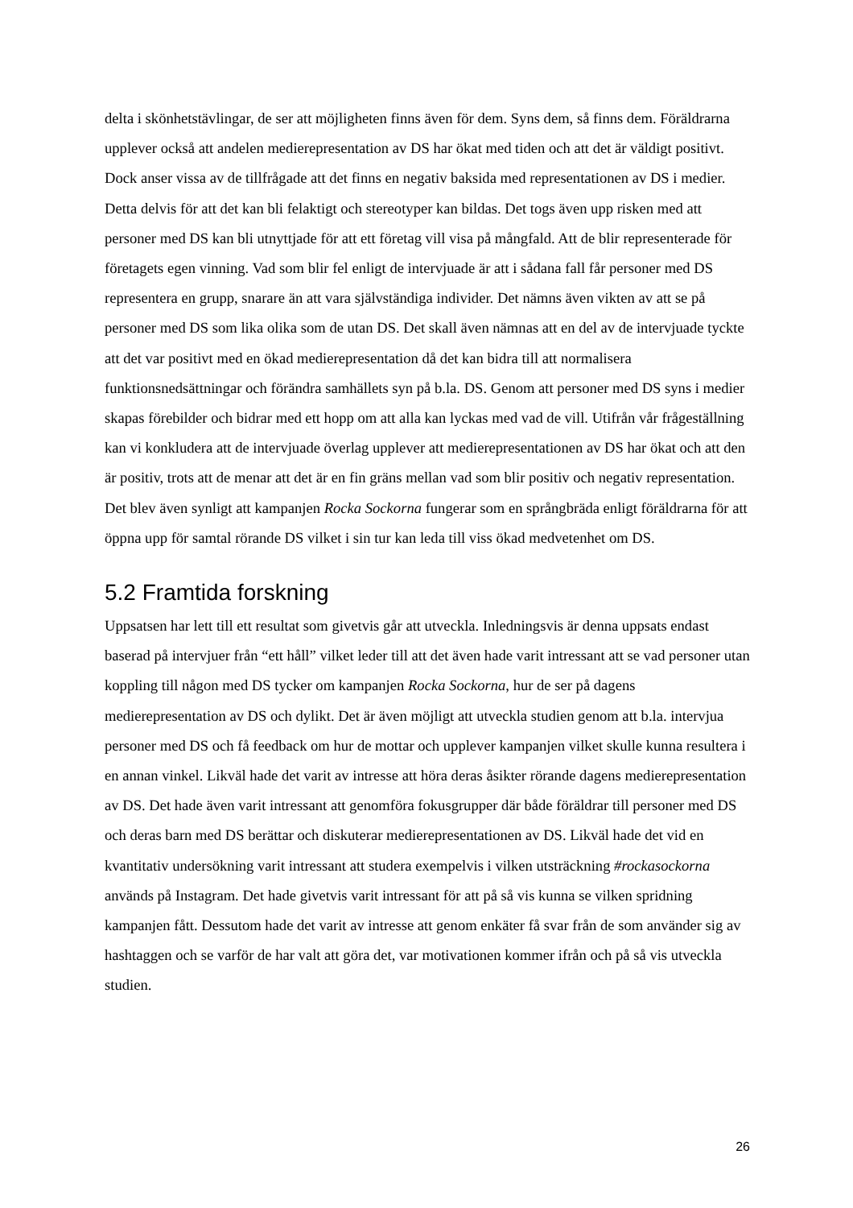delta i skönhetstävlingar, de ser att möjligheten finns även för dem. Syns dem, så finns dem. Föräldrarna upplever också att andelen medierepresentation av DS har ökat med tiden och att det är väldigt positivt. Dock anser vissa av de tillfrågade att det finns en negativ baksida med representationen av DS i medier. Detta delvis för att det kan bli felaktigt och stereotyper kan bildas. Det togs även upp risken med att personer med DS kan bli utnyttjade för att ett företag vill visa på mångfald. Att de blir representerade för företagets egen vinning. Vad som blir fel enligt de intervjuade är att i sådana fall får personer med DS representera en grupp, snarare än att vara självständiga individer. Det nämns även vikten av att se på personer med DS som lika olika som de utan DS. Det skall även nämnas att en del av de intervjuade tyckte att det var positivt med en ökad medierepresentation då det kan bidra till att normalisera funktionsnedsättningar och förändra samhällets syn på b.la. DS. Genom att personer med DS syns i medier skapas förebilder och bidrar med ett hopp om att alla kan lyckas med vad de vill. Utifrån vår frågeställning kan vi konkludera att de intervjuade överlag upplever att medierepresentationen av DS har ökat och att den är positiv, trots att de menar att det är en fin gräns mellan vad som blir positiv och negativ representation. Det blev även synligt att kampanjen Rocka Sockorna fungerar som en språngbräda enligt föräldrarna för att öppna upp för samtal rörande DS vilket i sin tur kan leda till viss ökad medvetenhet om DS.
5.2 Framtida forskning
Uppsatsen har lett till ett resultat som givetvis går att utveckla. Inledningsvis är denna uppsats endast baserad på intervjuer från “ett håll” vilket leder till att det även hade varit intressant att se vad personer utan koppling till någon med DS tycker om kampanjen Rocka Sockorna, hur de ser på dagens medierepresentation av DS och dylikt. Det är även möjligt att utveckla studien genom att b.la. intervjua personer med DS och få feedback om hur de mottar och upplever kampanjen vilket skulle kunna resultera i en annan vinkel. Likväl hade det varit av intresse att höra deras åsikter rörande dagens medierepresentation av DS. Det hade även varit intressant att genomföra fokusgrupper där både föräldrar till personer med DS och deras barn med DS berättar och diskuterar medierepresentationen av DS. Likväl hade det vid en kvantitativ undersökning varit intressant att studera exempelvis i vilken utsträckning #rockasockorna används på Instagram. Det hade givetvis varit intressant för att på så vis kunna se vilken spridning kampanjen fått. Dessutom hade det varit av intresse att genom enkäter få svar från de som använder sig av hashtaggen och se varför de har valt att göra det, var motivationen kommer ifrån och på så vis utveckla studien.
26